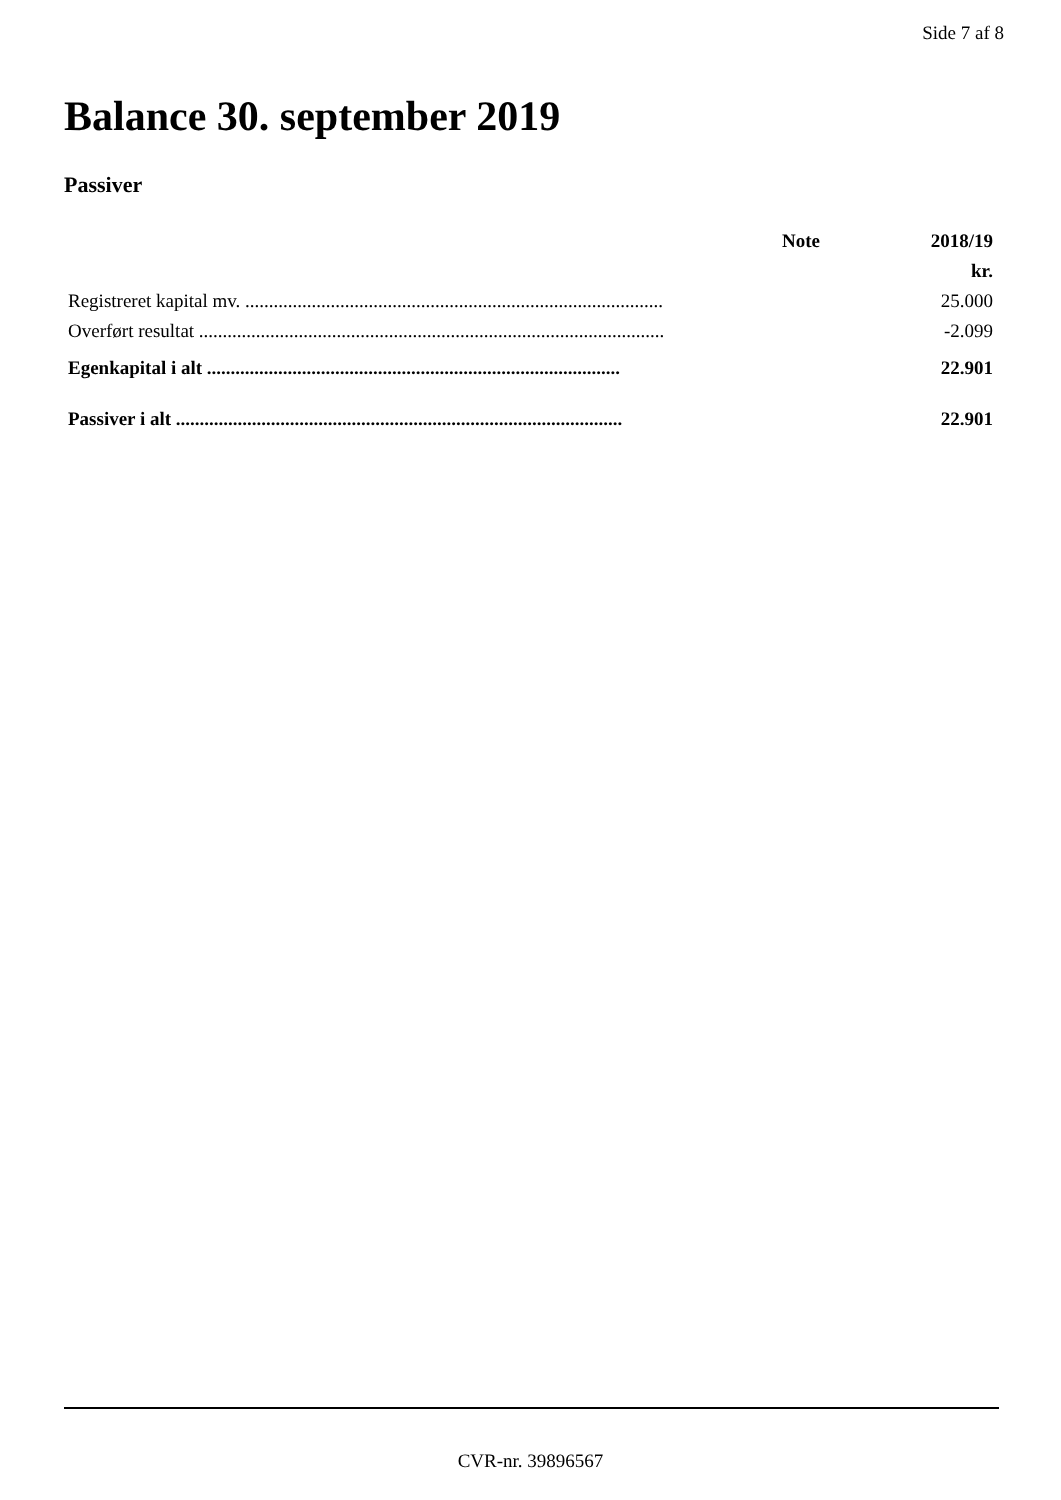Side 7 af 8
Balance 30. september 2019
Passiver
| | Note | 2018/19 |
| --- | --- | --- |
| | | kr. |
| Registreret kapital mv. ........................................................................................ | | 25.000 |
| Overført resultat .................................................................................................. | | -2.099 |
| Egenkapital i alt ....................................................................................... | | 22.901 |
| Passiver i alt .............................................................................................. | | 22.901 |
CVR-nr. 39896567